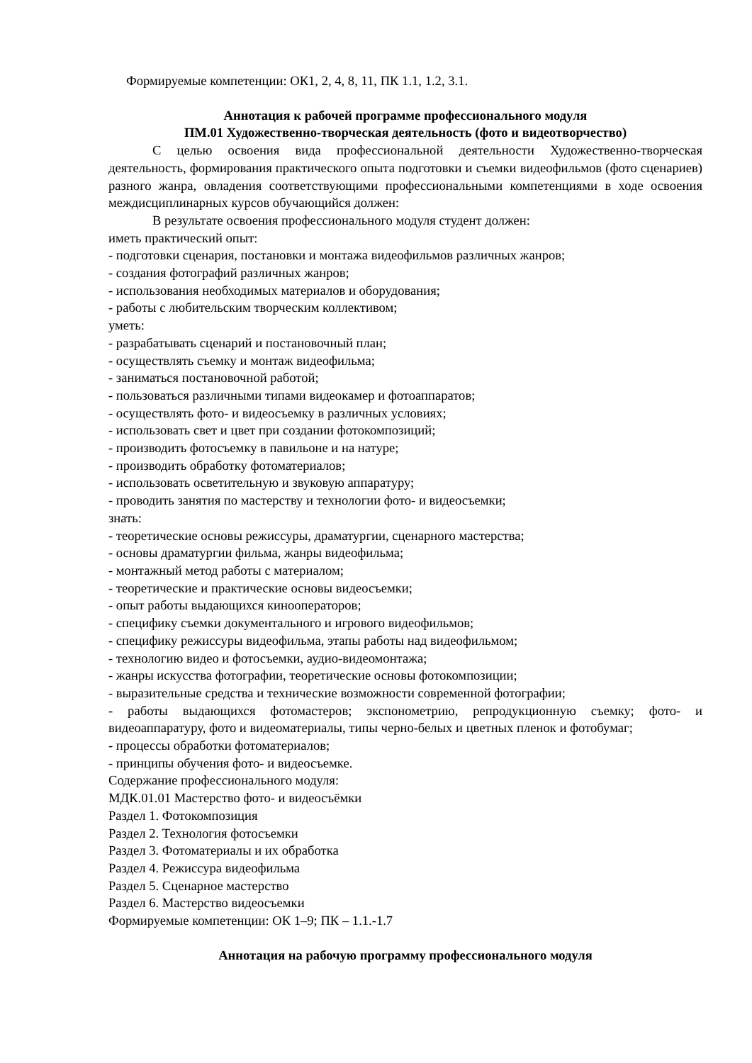Формируемые компетенции: ОК1, 2, 4, 8, 11, ПК 1.1, 1.2, 3.1.
Аннотация к рабочей программе профессионального модуля
ПМ.01 Художественно-творческая деятельность (фото и видеотворчество)
С целью освоения вида профессиональной деятельности Художественно-творческая деятельность, формирования практического опыта подготовки и съемки видеофильмов (фото сценариев) разного жанра, овладения соответствующими профессиональными компетенциями в ходе освоения междисциплинарных курсов обучающийся должен:
В результате освоения профессионального модуля студент должен:
иметь практический опыт:
- подготовки сценария, постановки и монтажа видеофильмов различных жанров;
- создания фотографий различных жанров;
- использования необходимых материалов и оборудования;
- работы с любительским творческим коллективом;
уметь:
- разрабатывать сценарий и постановочный план;
- осуществлять съемку и монтаж видеофильма;
- заниматься постановочной работой;
- пользоваться различными типами видеокамер и фотоаппаратов;
- осуществлять фото- и видеосъемку в различных условиях;
- использовать свет и цвет при создании фотокомпозиций;
- производить фотосъемку в павильоне и на натуре;
- производить обработку фотоматериалов;
- использовать осветительную и звуковую аппаратуру;
- проводить занятия по мастерству и технологии фото- и видеосъемки;
знать:
- теоретические основы режиссуры, драматургии, сценарного мастерства;
- основы драматургии фильма, жанры видеофильма;
- монтажный метод работы с материалом;
- теоретические и практические основы видеосъемки;
- опыт работы выдающихся кинооператоров;
- специфику съемки документального и игрового видеофильмов;
- специфику режиссуры видеофильма, этапы работы над видеофильмом;
- технологию видео и фотосъемки, аудио-видеомонтажа;
- жанры искусства фотографии, теоретические основы фотокомпозиции;
- выразительные средства и технические возможности современной фотографии;
- работы выдающихся фотомастеров; экспонометрию, репродукционную съемку; фото- и видеоаппаратуру, фото и видеоматериалы, типы черно-белых и цветных пленок и фотобумаг;
- процессы обработки фотоматериалов;
- принципы обучения фото- и видеосъемке.
Содержание профессионального модуля:
МДК.01.01 Мастерство фото- и видеосъёмки
Раздел 1. Фотокомпозиция
Раздел 2. Технология фотосъемки
Раздел 3. Фотоматериалы и их обработка
Раздел 4. Режиссура видеофильма
Раздел 5. Сценарное мастерство
Раздел 6. Мастерство видеосъемки
Формируемые компетенции: ОК 1–9; ПК – 1.1.-1.7
Аннотация на рабочую программу профессионального модуля